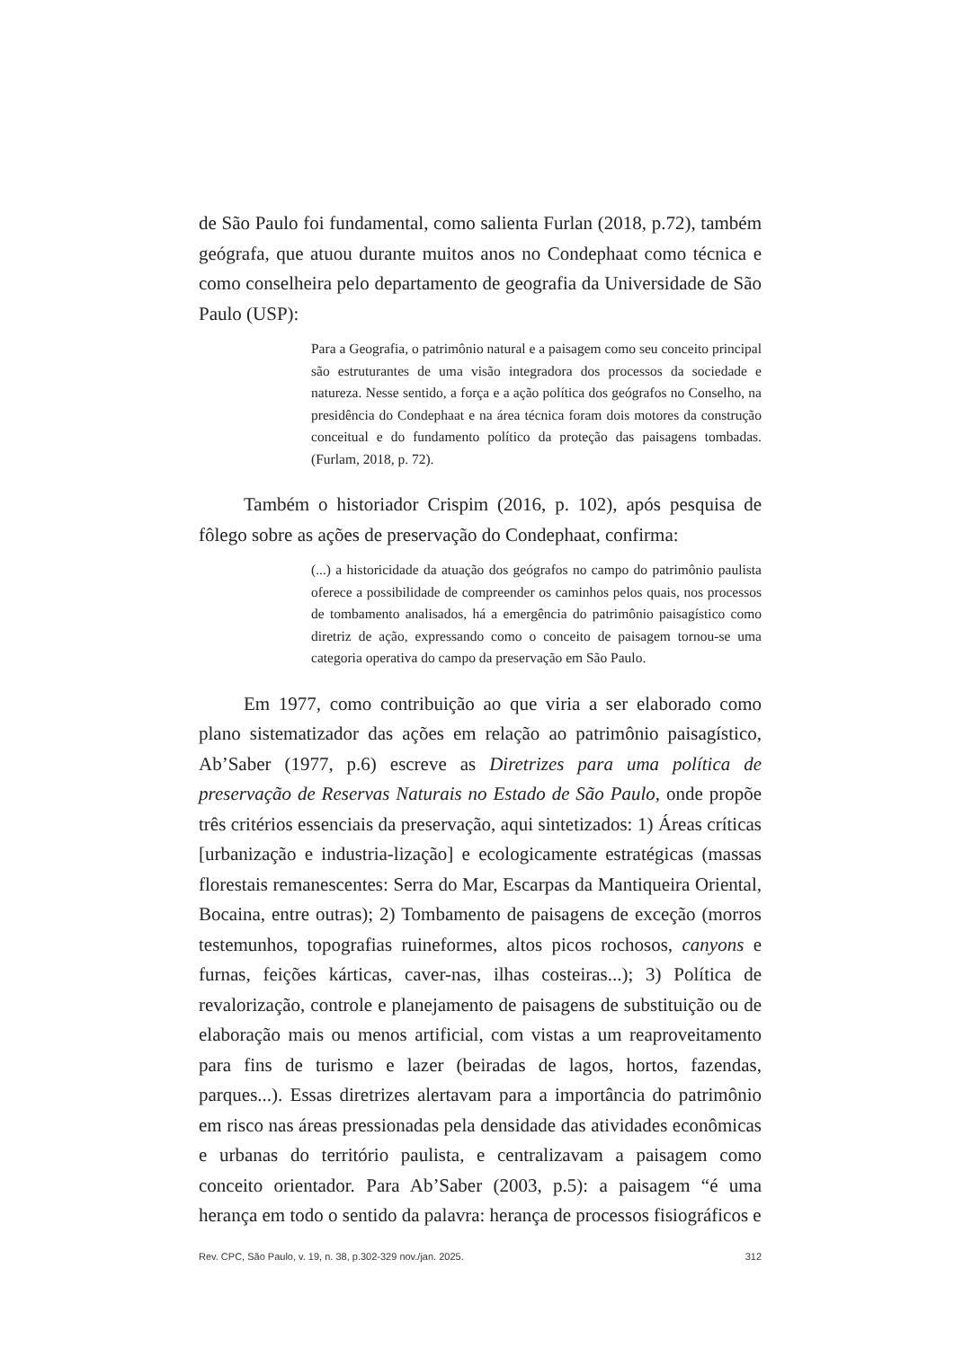de São Paulo foi fundamental, como salienta Furlan (2018, p.72), também geógrafa, que atuou durante muitos anos no Condephaat como técnica e como conselheira pelo departamento de geografia da Universidade de São Paulo (USP):
Para a Geografia, o patrimônio natural e a paisagem como seu conceito principal são estruturantes de uma visão integradora dos processos da sociedade e natureza. Nesse sentido, a força e a ação política dos geógrafos no Conselho, na presidência do Condephaat e na área técnica foram dois motores da construção conceitual e do fundamento político da proteção das paisagens tombadas. (Furlam, 2018, p. 72).
Também o historiador Crispim (2016, p. 102), após pesquisa de fôlego sobre as ações de preservação do Condephaat, confirma:
(...) a historicidade da atuação dos geógrafos no campo do patrimônio paulista oferece a possibilidade de compreender os caminhos pelos quais, nos processos de tombamento analisados, há a emergência do patrimônio paisagístico como diretriz de ação, expressando como o conceito de paisagem tornou-se uma categoria operativa do campo da preservação em São Paulo.
Em 1977, como contribuição ao que viria a ser elaborado como plano sistematizador das ações em relação ao patrimônio paisagístico, Ab’Saber (1977, p.6) escreve as Diretrizes para uma política de preservação de Reservas Naturais no Estado de São Paulo, onde propõe três critérios essenciais da preservação, aqui sintetizados: 1) Áreas críticas [urbanização e industria-lização] e ecologicamente estratégicas (massas florestais remanescentes: Serra do Mar, Escarpas da Mantiqueira Oriental, Bocaina, entre outras); 2) Tombamento de paisagens de exceção (morros testemunhos, topografias ruineformes, altos picos rochosos, canyons e furnas, feições kárticas, caver-nas, ilhas costeiras...); 3) Política de revalorização, controle e planejamento de paisagens de substituição ou de elaboração mais ou menos artificial, com vistas a um reaproveitamento para fins de turismo e lazer (beiradas de lagos, hortos, fazendas, parques...). Essas diretrizes alertavam para a importância do patrimônio em risco nas áreas pressionadas pela densidade das atividades econômicas e urbanas do território paulista, e centralizavam a paisagem como conceito orientador. Para Ab’Saber (2003, p.5): a paisagem “é uma herança em todo o sentido da palavra: herança de processos fisiográficos e
Rev. CPC, São Paulo, v. 19, n. 38, p.302-329 nov./jan. 2025. 312